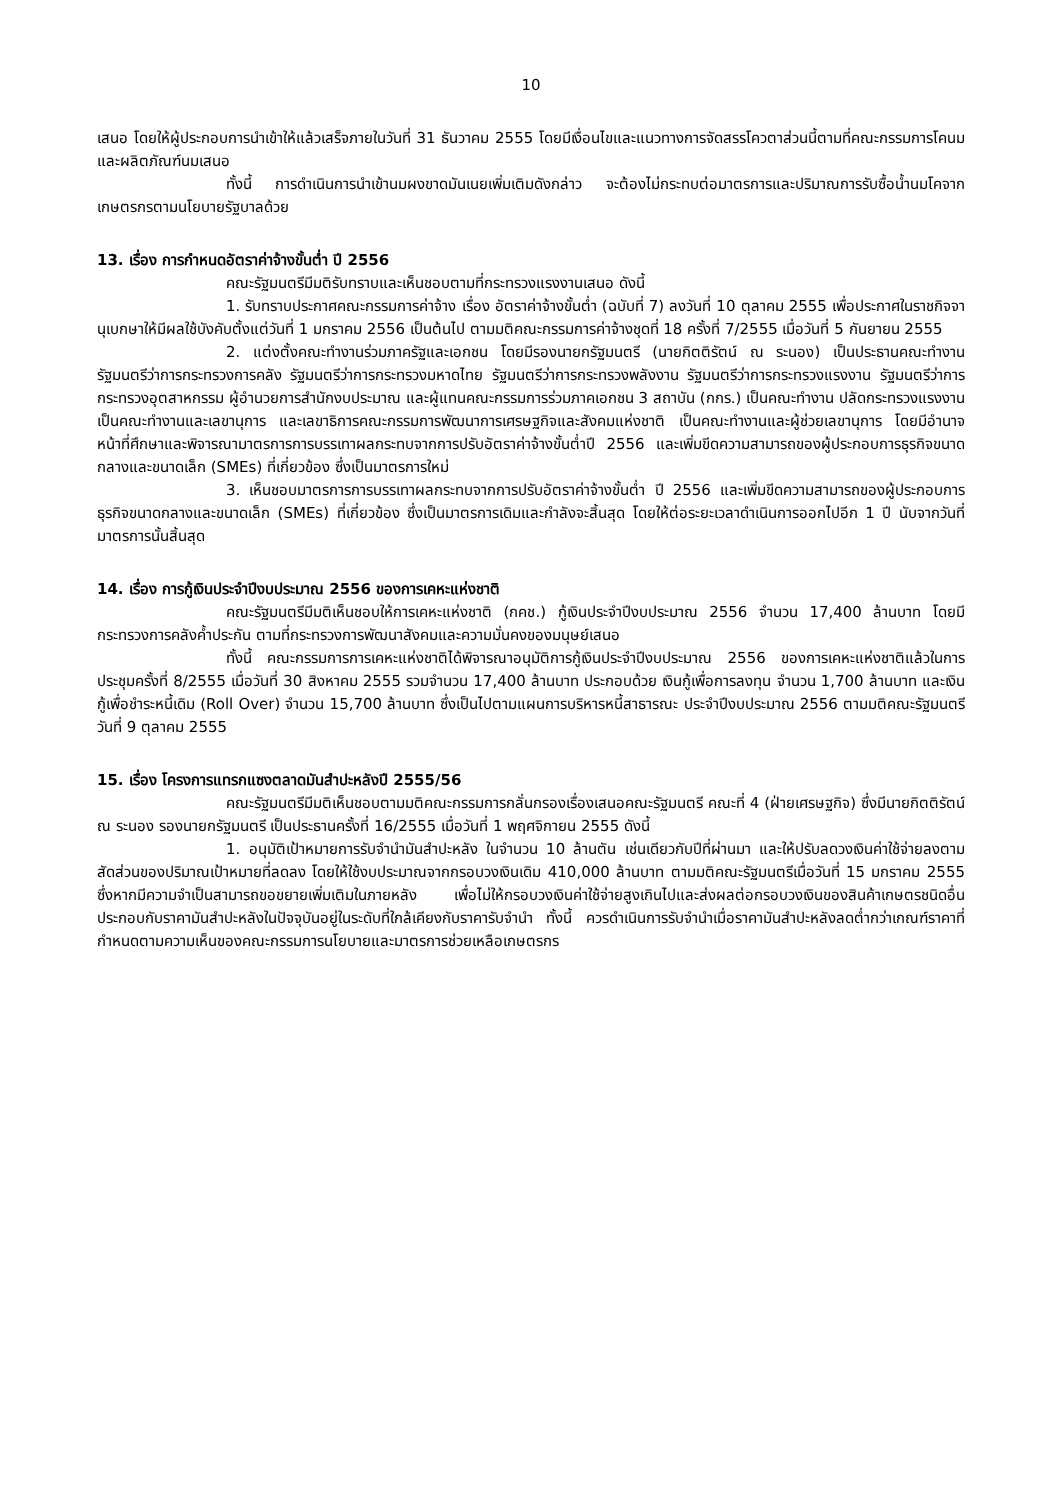10
เสนอ โดยให้ผู้ประกอบการนำเข้าให้แล้วเสร็จภายในวันที่ 31 ธันวาคม 2555 โดยมีเงื่อนไขและแนวทางการจัดสรรโควตาส่วนนี้ตามที่คณะกรรมการโคนมและผลิตภัณฑ์นมเสนอ
ทั้งนี้ การดำเนินการนำเข้านมผงขาดมันเนยเพิ่มเติมดังกล่าว จะต้องไม่กระทบต่อมาตรการและปริมาณการรับซื้อน้ำนมโคจากเกษตรกรตามนโยบายรัฐบาลด้วย
13. เรื่อง การกำหนดอัตราค่าจ้างขั้นต่ำ ปี 2556
คณะรัฐมนตรีมีมติรับทราบและเห็นชอบตามที่กระทรวงแรงงานเสนอ ดังนี้
1. รับทราบประกาศคณะกรรมการค่าจ้าง เรื่อง อัตราค่าจ้างขั้นต่ำ (ฉบับที่ 7) ลงวันที่ 10 ตุลาคม 2555 เพื่อประกาศในราชกิจจานุเบกษาให้มีผลใช้บังคับตั้งแต่วันที่ 1 มกราคม 2556 เป็นต้นไป ตามมติคณะกรรมการค่าจ้างชุดที่ 18 ครั้งที่ 7/2555 เมื่อวันที่ 5 กันยายน 2555
2. แต่งตั้งคณะทำงานร่วมภาครัฐและเอกชน โดยมีรองนายกรัฐมนตรี (นายกิตติรัตน์ ณ ระนอง) เป็นประธานคณะทำงาน รัฐมนตรีว่าการกระทรวงการคลัง รัฐมนตรีว่าการกระทรวงมหาดไทย รัฐมนตรีว่าการกระทรวงพลังงาน รัฐมนตรีว่าการกระทรวงแรงงาน รัฐมนตรีว่าการกระทรวงอุตสาหกรรม ผู้อำนวยการสำนักงบประมาณ และผู้แทนคณะกรรมการร่วมภาคเอกชน 3 สถาบัน (กกร.) เป็นคณะทำงาน ปลัดกระทรวงแรงงานเป็นคณะทำงานและเลขานุการ และเลขาธิการคณะกรรมการพัฒนาการเศรษฐกิจและสังคมแห่งชาติ เป็นคณะทำงานและผู้ช่วยเลขานุการ โดยมีอำนาจหน้าที่ศึกษาและพิจารณามาตรการการบรรเทาผลกระทบจากการปรับอัตราค่าจ้างขั้นต่ำปี 2556 และเพิ่มขีดความสามารถของผู้ประกอบการธุรกิจขนาดกลางและขนาดเล็ก (SMEs) ที่เกี่ยวข้อง ซึ่งเป็นมาตรการใหม่
3. เห็นชอบมาตรการการบรรเทาผลกระทบจากการปรับอัตราค่าจ้างขั้นต่ำ ปี 2556 และเพิ่มขีดความสามารถของผู้ประกอบการธุรกิจขนาดกลางและขนาดเล็ก (SMEs) ที่เกี่ยวข้อง ซึ่งเป็นมาตรการเดิมและกำลังจะสิ้นสุด โดยให้ต่อระยะเวลาดำเนินการออกไปอีก 1 ปี นับจากวันที่มาตรการนั้นสิ้นสุด
14. เรื่อง การกู้เงินประจำปีงบประมาณ 2556 ของการเคหะแห่งชาติ
คณะรัฐมนตรีมีมติเห็นชอบให้การเคหะแห่งชาติ (กคช.) กู้เงินประจำปีงบประมาณ 2556 จำนวน 17,400 ล้านบาท โดยมีกระทรวงการคลังค้ำประกัน ตามที่กระทรวงการพัฒนาสังคมและความมั่นคงของมนุษย์เสนอ
ทั้งนี้ คณะกรรมการการเคหะแห่งชาติได้พิจารณาอนุมัติการกู้เงินประจำปีงบประมาณ 2556 ของการเคหะแห่งชาติแล้วในการประชุมครั้งที่ 8/2555 เมื่อวันที่ 30 สิงหาคม 2555 รวมจำนวน 17,400 ล้านบาท ประกอบด้วย เงินกู้เพื่อการลงทุน จำนวน 1,700 ล้านบาท และเงินกู้เพื่อชำระหนี้เดิม (Roll Over) จำนวน 15,700 ล้านบาท ซึ่งเป็นไปตามแผนการบริหารหนี้สาธารณะ ประจำปีงบประมาณ 2556 ตามมติคณะรัฐมนตรีวันที่ 9 ตุลาคม 2555
15. เรื่อง โครงการแทรกแซงตลาดมันสำปะหลังปี 2555/56
คณะรัฐมนตรีมีมติเห็นชอบตามมติคณะกรรมการกลั่นกรองเรื่องเสนอคณะรัฐมนตรี คณะที่ 4 (ฝ่ายเศรษฐกิจ) ซึ่งมีนายกิตติรัตน์ ณ ระนอง รองนายกรัฐมนตรี เป็นประธานครั้งที่ 16/2555 เมื่อวันที่ 1 พฤศจิกายน 2555 ดังนี้
1. อนุมัติเป้าหมายการรับจำนำมันสำปะหลัง ในจำนวน 10 ล้านตัน เช่นเดียวกับปีที่ผ่านมา และให้ปรับลดวงเงินค่าใช้จ่ายลงตามสัดส่วนของปริมาณเป้าหมายที่ลดลง โดยให้ใช้งบประมาณจากกรอบวงเงินเดิม 410,000 ล้านบาท ตามมติคณะรัฐมนตรีเมื่อวันที่ 15 มกราคม 2555 ซึ่งหากมีความจำเป็นสามารถขอขยายเพิ่มเติมในภายหลัง เพื่อไม่ให้กรอบวงเงินค่าใช้จ่ายสูงเกินไปและส่งผลต่อกรอบวงเงินของสินค้าเกษตรชนิดอื่น ประกอบกับราคามันสำปะหลังในปัจจุบันอยู่ในระดับที่ใกล้เคียงกับราคารับจำนำ ทั้งนี้ ควรดำเนินการรับจำนำเมื่อราคามันสำปะหลังลดต่ำกว่าเกณฑ์ราคาที่กำหนดตามความเห็นของคณะกรรมการนโยบายและมาตรการช่วยเหลือเกษตรกร